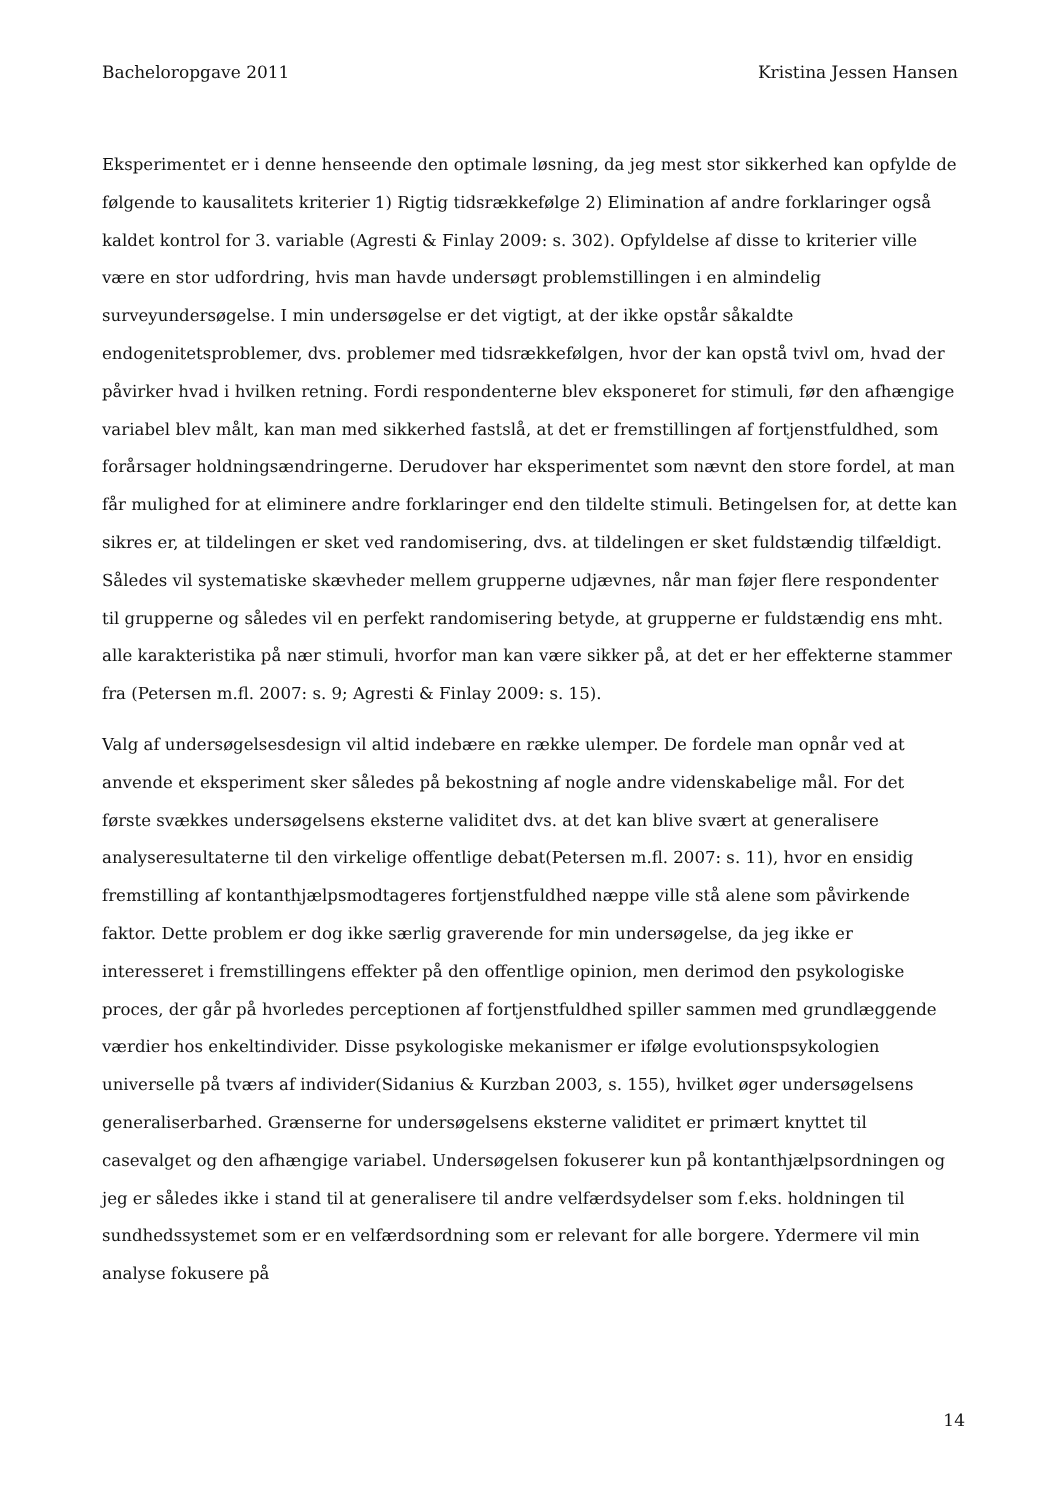Bacheloropgave 2011 Kristina Jessen Hansen
Eksperimentet er i denne henseende den optimale løsning, da jeg mest stor sikkerhed kan opfylde de følgende to kausalitets kriterier 1) Rigtig tidsrækkefølge 2) Elimination af andre forklaringer også kaldet kontrol for 3. variable (Agresti & Finlay 2009: s. 302). Opfyldelse af disse to kriterier ville være en stor udfordring, hvis man havde undersøgt problemstillingen i en almindelig surveyundersøgelse. I min undersøgelse er det vigtigt, at der ikke opstår såkaldte endogenitetsproblemer, dvs. problemer med tidsrækkefølgen, hvor der kan opstå tvivl om, hvad der påvirker hvad i hvilken retning. Fordi respondenterne blev eksponeret for stimuli, før den afhængige variabel blev målt, kan man med sikkerhed fastslå, at det er fremstillingen af fortjenstfuldhed, som forårsager holdningsændringerne. Derudover har eksperimentet som nævnt den store fordel, at man får mulighed for at eliminere andre forklaringer end den tildelte stimuli. Betingelsen for, at dette kan sikres er, at tildelingen er sket ved randomisering, dvs. at tildelingen er sket fuldstændig tilfældigt. Således vil systematiske skævheder mellem grupperne udjævnes, når man føjer flere respondenter til grupperne og således vil en perfekt randomisering betyde, at grupperne er fuldstændig ens mht. alle karakteristika på nær stimuli, hvorfor man kan være sikker på, at det er her effekterne stammer fra (Petersen m.fl. 2007: s. 9; Agresti & Finlay 2009: s. 15).
Valg af undersøgelsesdesign vil altid indebære en række ulemper. De fordele man opnår ved at anvende et eksperiment sker således på bekostning af nogle andre videnskabelige mål. For det første svækkes undersøgelsens eksterne validitet dvs. at det kan blive svært at generalisere analyseresultaterne til den virkelige offentlige debat(Petersen m.fl. 2007: s. 11), hvor en ensidig fremstilling af kontanthjælpsmodtageres fortjenstfuldhed næppe ville stå alene som påvirkende faktor. Dette problem er dog ikke særlig graverende for min undersøgelse, da jeg ikke er interesseret i fremstillingens effekter på den offentlige opinion, men derimod den psykologiske proces, der går på hvorledes perceptionen af fortjenstfuldhed spiller sammen med grundlæggende værdier hos enkeltindivider. Disse psykologiske mekanismer er ifølge evolutionspsykologien universelle på tværs af individer(Sidanius & Kurzban 2003, s. 155), hvilket øger undersøgelsens generaliserbarhed. Grænserne for undersøgelsens eksterne validitet er primært knyttet til casevalget og den afhængige variabel. Undersøgelsen fokuserer kun på kontanthjælpsordningen og jeg er således ikke i stand til at generalisere til andre velfærdsydelser som f.eks. holdningen til sundhedssystemet som er en velfærdsordning som er relevant for alle borgere. Ydermere vil min analyse fokusere på
14